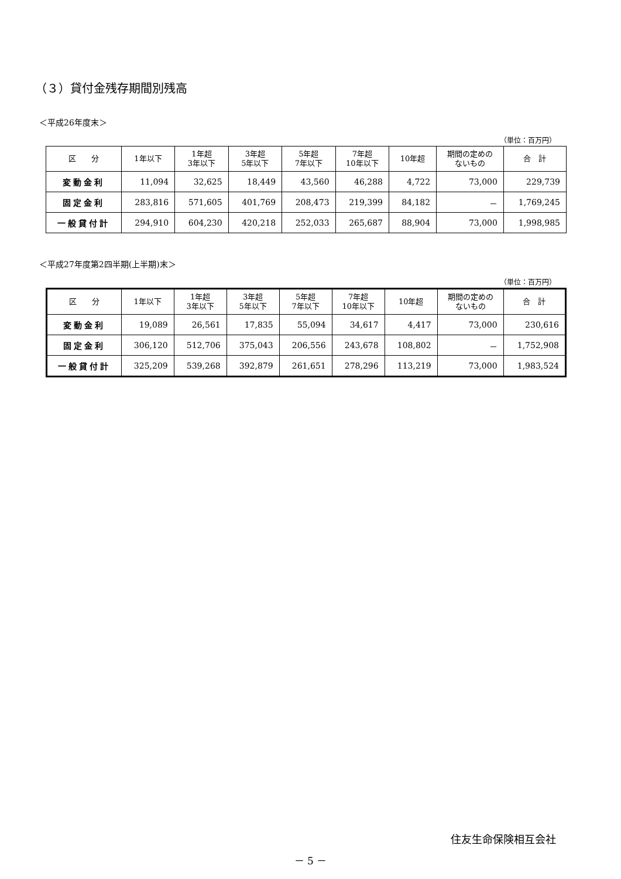（３）貸付金残存期間別残高
＜平成26年度末＞
（単位：百万円）
| 区 分 | 1年以下 | 1年超 3年以下 | 3年超 5年以下 | 5年超 7年以下 | 7年超 10年以下 | 10年超 | 期間の定めの ないもの | 合 計 |
| --- | --- | --- | --- | --- | --- | --- | --- | --- |
| 変動金利 | 11,094 | 32,625 | 18,449 | 43,560 | 46,288 | 4,722 | 73,000 | 229,739 |
| 固定金利 | 283,816 | 571,605 | 401,769 | 208,473 | 219,399 | 84,182 | － | 1,769,245 |
| 一般貸付計 | 294,910 | 604,230 | 420,218 | 252,033 | 265,687 | 88,904 | 73,000 | 1,998,985 |
＜平成27年度第2四半期(上半期)末＞
（単位：百万円）
| 区 分 | 1年以下 | 1年超 3年以下 | 3年超 5年以下 | 5年超 7年以下 | 7年超 10年以下 | 10年超 | 期間の定めの ないもの | 合 計 |
| --- | --- | --- | --- | --- | --- | --- | --- | --- |
| 変動金利 | 19,089 | 26,561 | 17,835 | 55,094 | 34,617 | 4,417 | 73,000 | 230,616 |
| 固定金利 | 306,120 | 512,706 | 375,043 | 206,556 | 243,678 | 108,802 | － | 1,752,908 |
| 一般貸付計 | 325,209 | 539,268 | 392,879 | 261,651 | 278,296 | 113,219 | 73,000 | 1,983,524 |
住友生命保険相互会社
－ 5 －